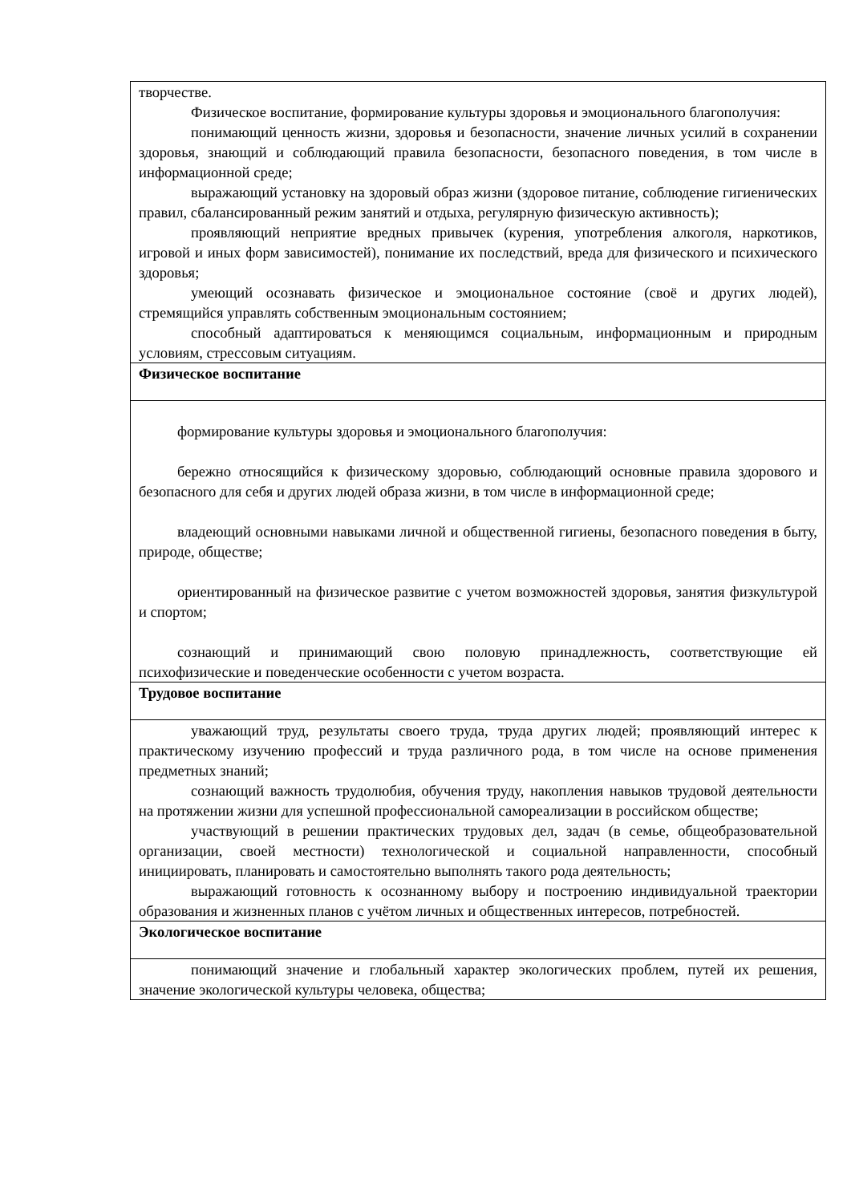| творчестве. Физическое воспитание, формирование культуры здоровья и эмоционального благополучия: понимающий ценность жизни, здоровья и безопасности, значение личных усилий в сохранении здоровья, знающий и соблюдающий правила безопасности, безопасного поведения, в том числе в информационной среде; выражающий установку на здоровый образ жизни (здоровое питание, соблюдение гигиенических правил, сбалансированный режим занятий и отдыха, регулярную физическую активность); проявляющий неприятие вредных привычек (курения, употребления алкоголя, наркотиков, игровой и иных форм зависимостей), понимание их последствий, вреда для физического и психического здоровья; умеющий осознавать физическое и эмоциональное состояние (своё и других людей), стремящийся управлять собственным эмоциональным состоянием; способный адаптироваться к меняющимся социальным, информационным и природным условиям, стрессовым ситуациям. |
| Физическое воспитание |
| формирование культуры здоровья и эмоционального благополучия: бережно относящийся к физическому здоровью, соблюдающий основные правила здорового и безопасного для себя и других людей образа жизни, в том числе в информационной среде; владеющий основными навыками личной и общественной гигиены, безопасного поведения в быту, природе, обществе; ориентированный на физическое развитие с учетом возможностей здоровья, занятия физкультурой и спортом; сознающий и принимающий свою половую принадлежность, соответствующие ей психофизические и поведенческие особенности с учетом возраста. |
| Трудовое воспитание |
| уважающий труд, результаты своего труда, труда других людей; проявляющий интерес к практическому изучению профессий и труда различного рода, в том числе на основе применения предметных знаний; сознающий важность трудолюбия, обучения труду, накопления навыков трудовой деятельности на протяжении жизни для успешной профессиональной самореализации в российском обществе; участвующий в решении практических трудовых дел, задач (в семье, общеобразовательной организации, своей местности) технологической и социальной направленности, способный инициировать, планировать и самостоятельно выполнять такого рода деятельность; выражающий готовность к осознанному выбору и построению индивидуальной траектории образования и жизненных планов с учётом личных и общественных интересов, потребностей. |
| Экологическое воспитание |
| понимающий значение и глобальный характер экологических проблем, путей их решения, значение экологической культуры человека, общества; |